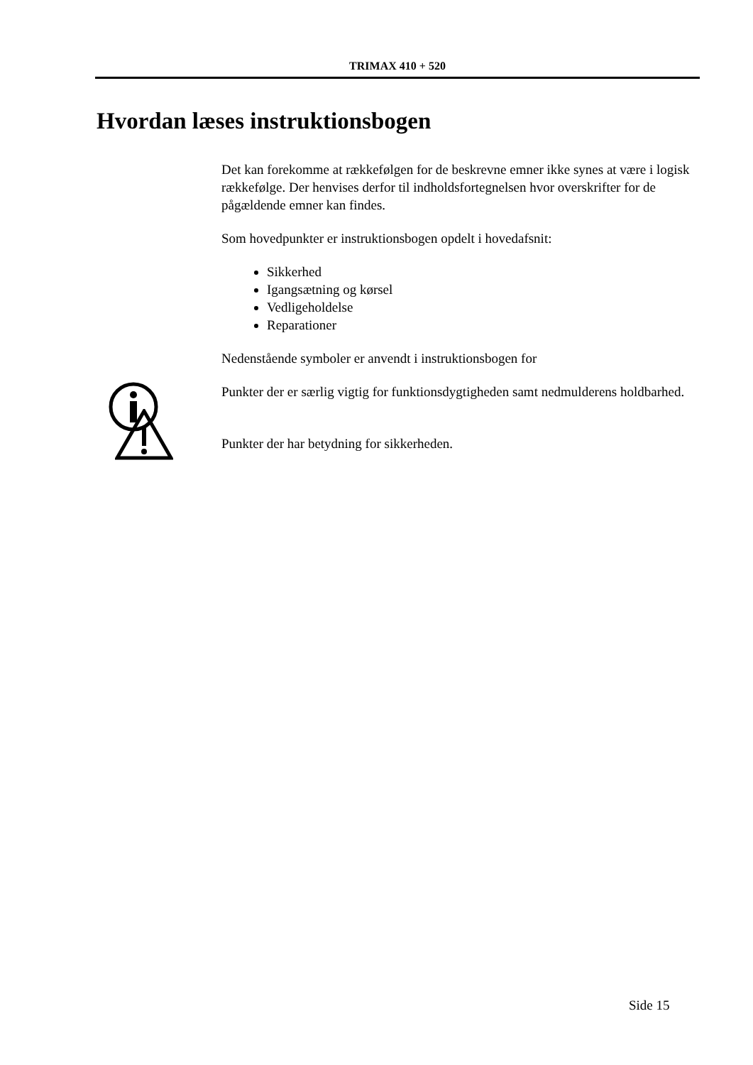TRIMAX 410 + 520
Hvordan læses instruktionsbogen
Det kan forekomme at rækkefølgen for de beskrevne emner ikke synes at være i logisk rækkefølge. Der henvises derfor til indholdsfortegnelsen hvor overskrifter for de pågældende emner kan findes.
Som hovedpunkter er instruktionsbogen opdelt i hovedafsnit:
Sikkerhed
Igangsætning og kørsel
Vedligeholdelse
Reparationer
Nedenstående symboler er anvendt i instruktionsbogen for
Punkter der er særlig vigtig for funktionsdygtigheden samt nedmulderens holdbarhed.
Punkter der har betydning for sikkerheden.
Side 15